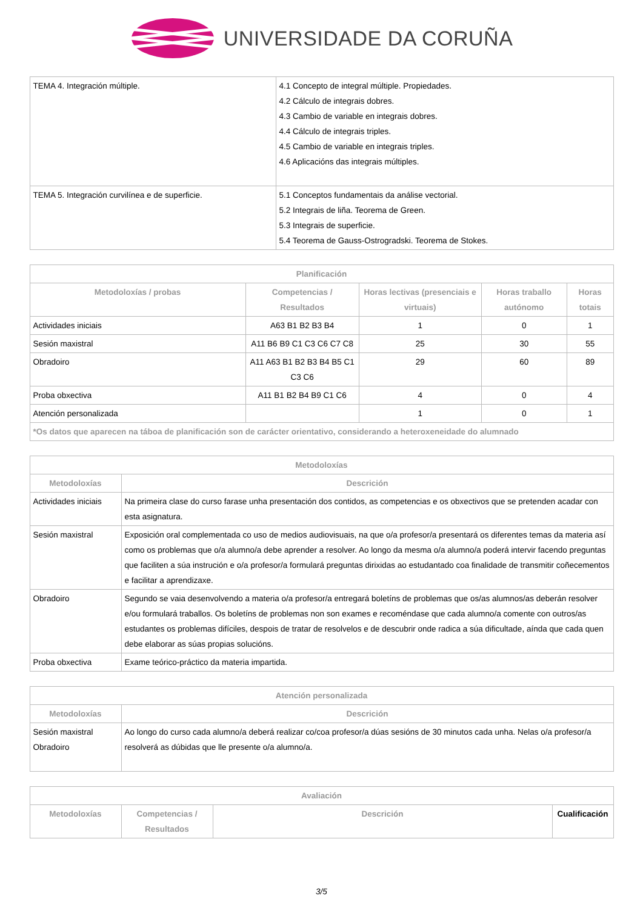UNIVERSIDADE DA CORUÑA
| TEMA 4. Integración múltiple. | 4.1 Concepto de integral múltiple. Propiedades. 4.2 Cálculo de integrais dobres. 4.3 Cambio de variable en integrais dobres. 4.4 Cálculo de integrais triples. 4.5 Cambio de variable en integrais triples. 4.6 Aplicacións das integrais múltiples. |
| TEMA 5. Integración curvilínea e de superficie. | 5.1 Conceptos fundamentais da análise vectorial. 5.2 Integrais de liña. Teorema de Green. 5.3 Integrais de superficie. 5.4 Teorema de Gauss-Ostrogradski. Teorema de Stokes. |
| Planificación | | | | |
| --- | --- | --- | --- | --- |
| Metodoloxías / probas | Competencias / Resultados | Horas lectivas (presenciais e virtuais) | Horas traballo autónomo | Horas totais |
| Actividades iniciais | A63 B1 B2 B3 B4 | 1 | 0 | 1 |
| Sesión maxistral | A11 B6 B9 C1 C3 C6 C7 C8 | 25 | 30 | 55 |
| Obradoiro | A11 A63 B1 B2 B3 B4 B5 C1 C3 C6 | 29 | 60 | 89 |
| Proba obxectiva | A11 B1 B2 B4 B9 C1 C6 | 4 | 0 | 4 |
| Atención personalizada | | 1 | 0 | 1 |
| *Os datos que aparecen na táboa de planificación son de carácter orientativo, considerando a heteroxeneidade do alumnado | | | | |
| Metodoloxías | |
| --- | --- |
| Metodoloxías | Descrición |
| Actividades iniciais | Na primeira clase do curso farase unha presentación dos contidos, as competencias e os obxectivos que se pretenden acadar con esta asignatura. |
| Sesión maxistral | Exposición oral complementada co uso de medios audiovisuais, na que o/a profesor/a presentará os diferentes temas da materia así como os problemas que o/a alumno/a debe aprender a resolver. Ao longo da mesma o/a alumno/a poderá intervir facendo preguntas que faciliten a súa instrución e o/a profesor/a formulará preguntas dirixidas ao estudantado coa finalidade de transmitir coñecementos e facilitar a aprendizaxe. |
| Obradoiro | Segundo se vaia desenvolvendo a materia o/a profesor/a entregará boletíns de problemas que os/as alumnos/as deberán resolver e/ou formulará traballos. Os boletíns de problemas non son exames e recoméndase que cada alumno/a comente con outros/as estudantes os problemas difíciles, despois de tratar de resolvelos e de descubrir onde radica a súa dificultade, aínda que cada quen debe elaborar as súas propias solucións. |
| Proba obxectiva | Exame teórico-práctico da materia impartida. |
| Atención personalizada | |
| --- | --- |
| Metodoloxías | Descrición |
| Sesión maxistral Obradoiro | Ao longo do curso cada alumno/a deberá realizar co/coa profesor/a dúas sesións de 30 minutos cada unha. Nelas o/a profesor/a resolverá as dúbidas que lle presente o/a alumno/a. |
| Avaliación | | | |
| --- | --- | --- | --- |
| Metodoloxías | Competencias / Resultados | Descrición | Cualificación |
3/5